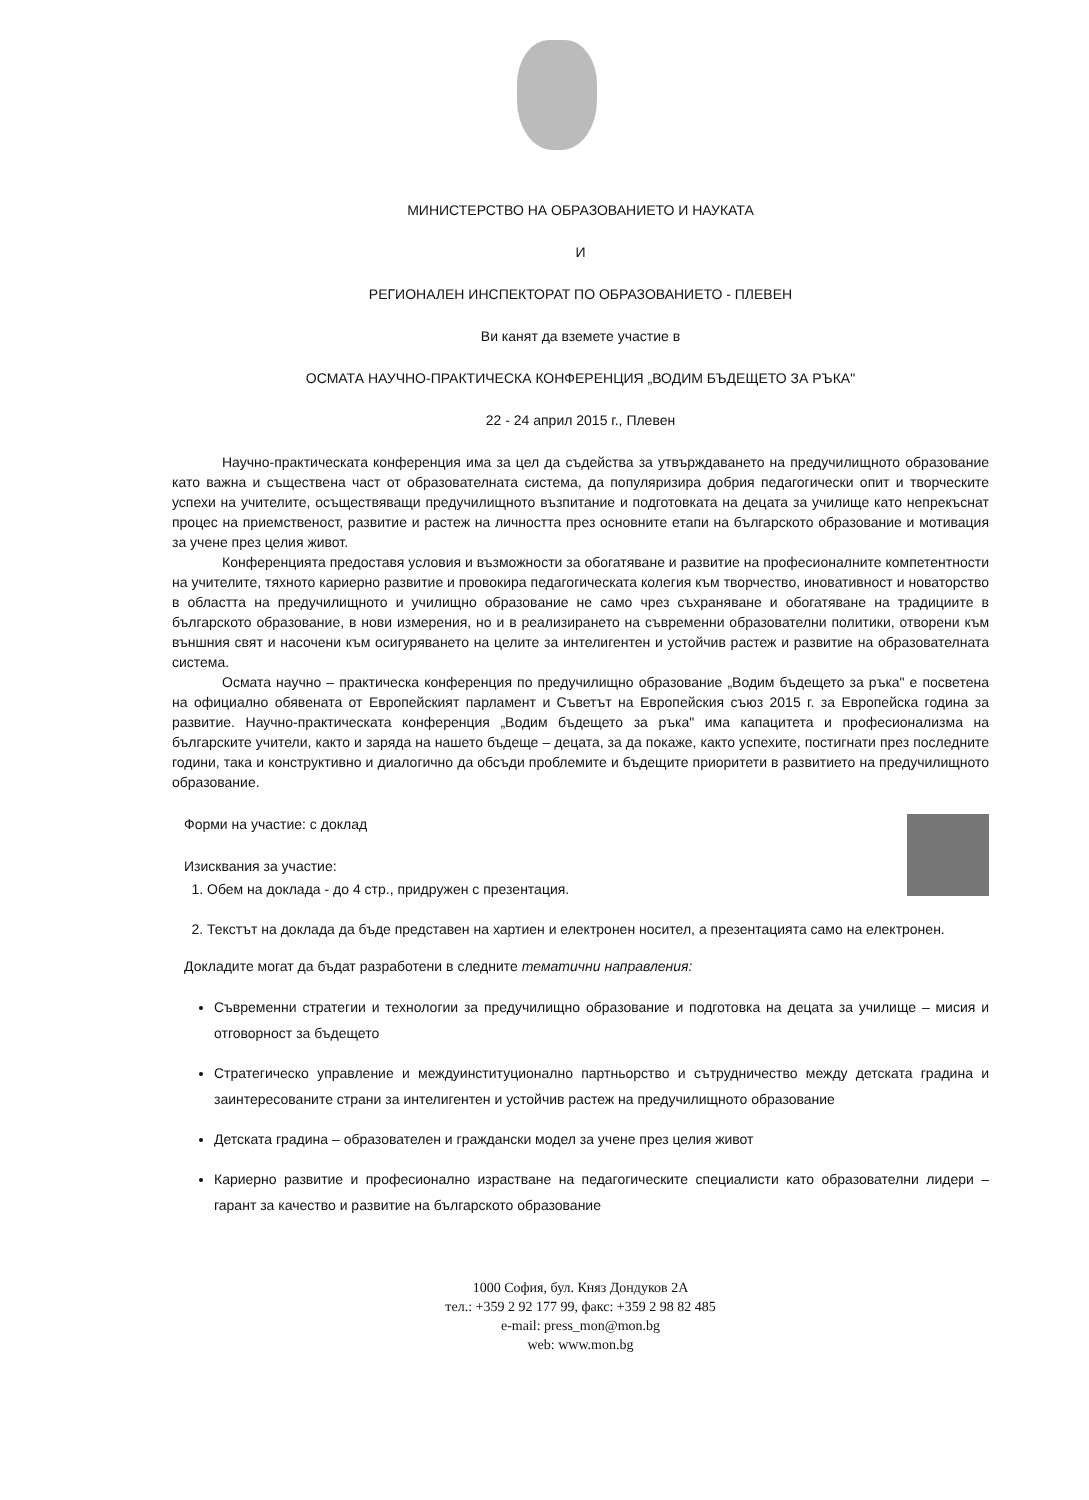МИНИСТЕРСТВО НА ОБРАЗОВАНИЕТО И НАУКАТА
И
РЕГИОНАЛЕН ИНСПЕКТОРАТ ПО ОБРАЗОВАНИЕТО - ПЛЕВЕН
Ви канят да вземете участие в
ОСМАТА НАУЧНО-ПРАКТИЧЕСКА КОНФЕРЕНЦИЯ „ВОДИМ БЪДЕЩЕТО ЗА РЪКА"
22 - 24 април 2015 г., Плевен
Научно-практическата конференция има за цел да съдейства за утвърждаването на предучилищното образование като важна и съществена част от образователната система, да популяризира добрия педагогически опит и творческите успехи на учителите, осъществяващи предучилищното възпитание и подготовката на децата за училище като непрекъснат процес на приемственост, развитие и растеж на личността през основните етапи на българското образование и мотивация за учене през целия живот.
Конференцията предоставя условия и възможности за обогатяване и развитие на професионалните компетентности на учителите, тяхното кариерно развитие и провокира педагогическата колегия към творчество, иновативност и новаторство в областта на предучилищното и училищно образование не само чрез съхраняване и обогатяване на традициите в българското образование, в нови измерения, но и в реализирането на съвременни образователни политики, отворени към външния свят и насочени към осигуряването на целите за интелигентен и устойчив растеж и развитие на образователната система.
Осмата научно – практическа конференция по предучилищно образование „Водим бъдещето за ръка" е посветена на официално обявената от Европейският парламент и Съветът на Европейския съюз 2015 г. за Европейска година за развитие. Научно-практическата конференция „Водим бъдещето за ръка" има капацитета и професионализма на българските учители, както и заряда на нашето бъдеще – децата, за да покаже, както успехите, постигнати през последните години, така и конструктивно и диалогично да обсъди проблемите и бъдещите приоритети в развитието на предучилищното образование.
Форми на участие: с доклад
Изисквания за участие:
1. Обем на доклада - до 4 стр., придружен с презентация.
2. Текстът на доклада да бъде представен на хартиен и електронен носител, а презентацията само на електронен.
Докладите могат да бъдат разработени в следните тематични направления:
Съвременни стратегии и технологии за предучилищно образование и подготовка на децата за училище – мисия и отговорност за бъдещето
Стратегическо управление и междуинституционално партньорство и сътрудничество между детската градина и заинтересованите страни за интелигентен и устойчив растеж на предучилищното образование
Детската градина – образователен и граждански модел за учене през целия живот
Кариерно развитие и професионално израстване на педагогическите специалисти като образователни лидери – гарант за качество и развитие на българското образование
1000 София, бул. Княз Дондуков 2А
тел.: +359 2 92 177 99, факс: +359 2 98 82 485
e-mail: press_mon@mon.bg
web: www.mon.bg